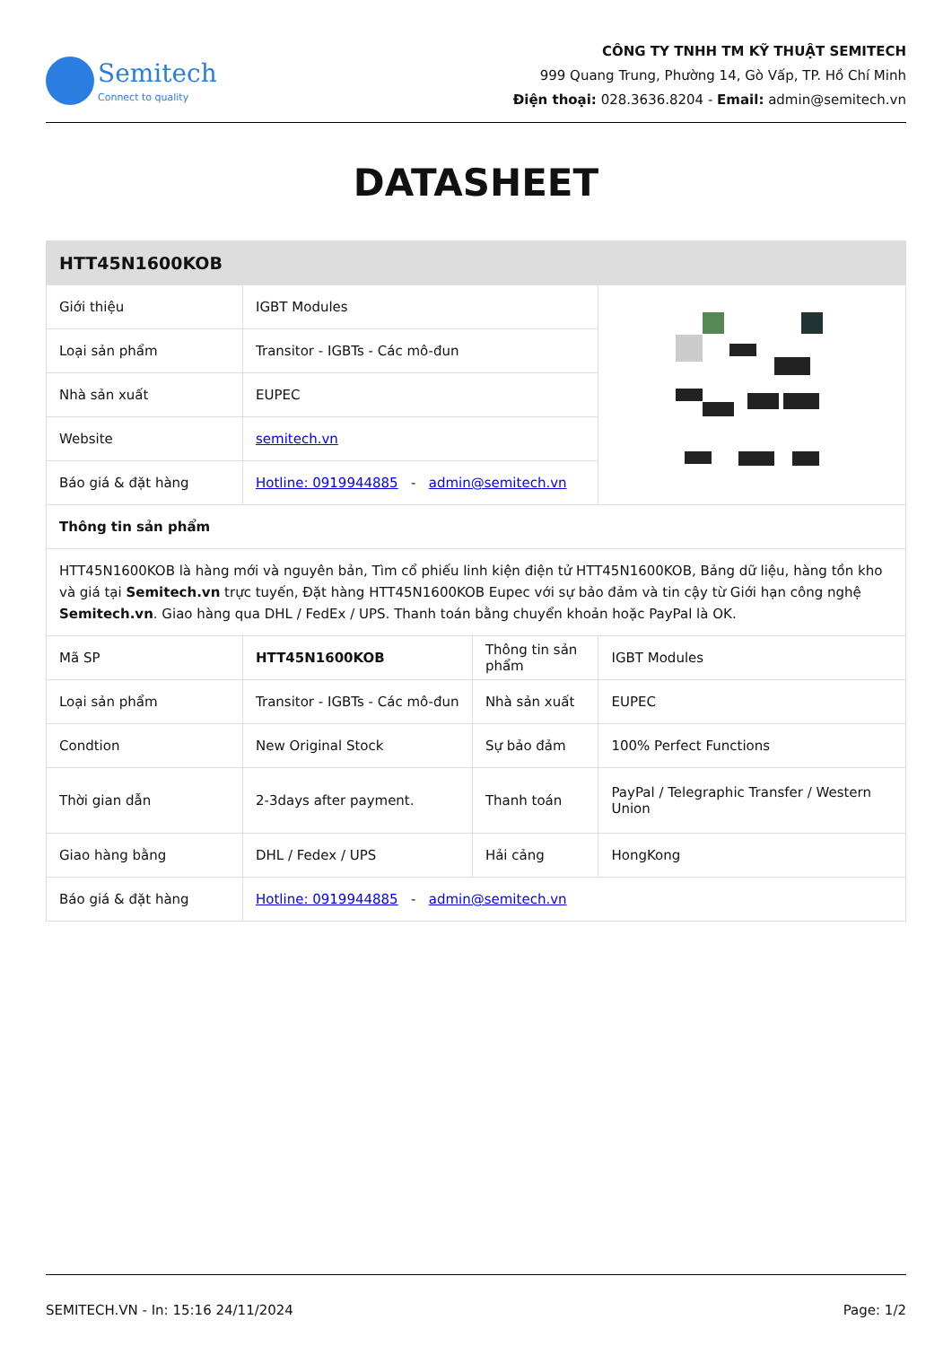Semitech
Connect to quality
CÔNG TY TNHH TM KỸ THUẬT SEMITECH
999 Quang Trung, Phường 14, Gò Vấp, TP. Hồ Chí Minh
Điện thoại: 028.3636.8204 - Email: admin@semitech.vn
DATASHEET
| HTT45N1600KOB | | | |
| --- | --- | --- | --- |
| Giới thiệu | IGBT Modules | | |
| Loại sản phẩm | Transitor - IGBTs - Các mô-đun | | |
| Nhà sản xuất | EUPEC | | |
| Website | semitech.vn | | |
| Báo giá & đặt hàng | Hotline: 0919944885 - admin@semitech.vn | | |
| Thông tin sản phẩm | | | |
| HTT45N1600KOB là hàng mới và nguyên bản, Tìm cổ phiếu linh kiện điện tử HTT45N1600KOB, Bảng dữ liệu, hàng tồn kho và giá tại Semitech.vn trực tuyến, Đặt hàng HTT45N1600KOB Eupec với sự bảo đảm và tin cậy từ Giới hạn công nghệ Semitech.vn . Giao hàng qua DHL / FedEx / UPS. Thanh toán bằng chuyển khoản hoặc PayPal là OK. | | | |
| Mã SP | HTT45N1600KOB | Thông tin sản phẩm | IGBT Modules |
| Loại sản phẩm | Transitor - IGBTs - Các mô-đun | Nhà sản xuất | EUPEC |
| Condtion | New Original Stock | Sự bảo đảm | 100% Perfect Functions |
| Thời gian dẫn | 2-3days after payment. | Thanh toán | PayPal / Telegraphic Transfer / Western Union |
| Giao hàng bằng | DHL / Fedex / UPS | Hải cảng | HongKong |
| Báo giá & đặt hàng | Hotline: 0919944885 - admin@semitech.vn | | |
SEMITECH.VN - In: 15:16 24/11/2024 Page: 1/2